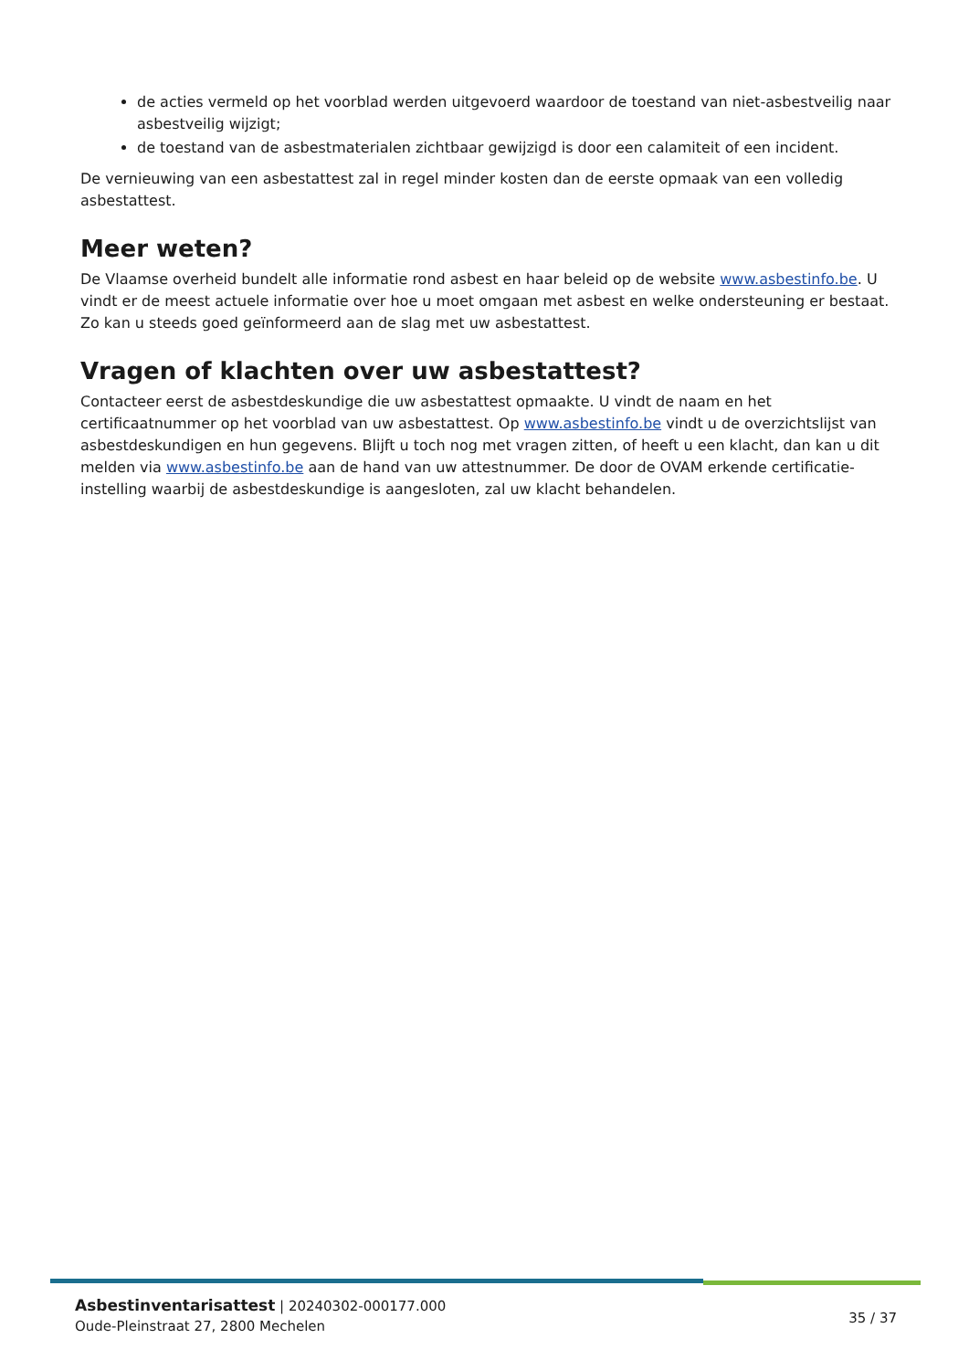de acties vermeld op het voorblad werden uitgevoerd waardoor de toestand van niet-asbestveilig naar asbestveilig wijzigt;
de toestand van de asbestmaterialen zichtbaar gewijzigd is door een calamiteit of een incident.
De vernieuwing van een asbestattest zal in regel minder kosten dan de eerste opmaak van een volledig asbestattest.
Meer weten?
De Vlaamse overheid bundelt alle informatie rond asbest en haar beleid op de website www.asbestinfo.be. U vindt er de meest actuele informatie over hoe u moet omgaan met asbest en welke ondersteuning er bestaat. Zo kan u steeds goed geïnformeerd aan de slag met uw asbestattest.
Vragen of klachten over uw asbestattest?
Contacteer eerst de asbestdeskundige die uw asbestattest opmaakte. U vindt de naam en het certificaatnummer op het voorblad van uw asbestattest. Op www.asbestinfo.be vindt u de overzichtslijst van asbestdeskundigen en hun gegevens. Blijft u toch nog met vragen zitten, of heeft u een klacht, dan kan u dit melden via www.asbestinfo.be aan de hand van uw attestnummer. De door de OVAM erkende certificatie-instelling waarbij de asbestdeskundige is aangesloten, zal uw klacht behandelen.
Asbestinventarisattest | 20240302-000177.000
Oude-Pleinstraat 27, 2800 Mechelen
35 / 37